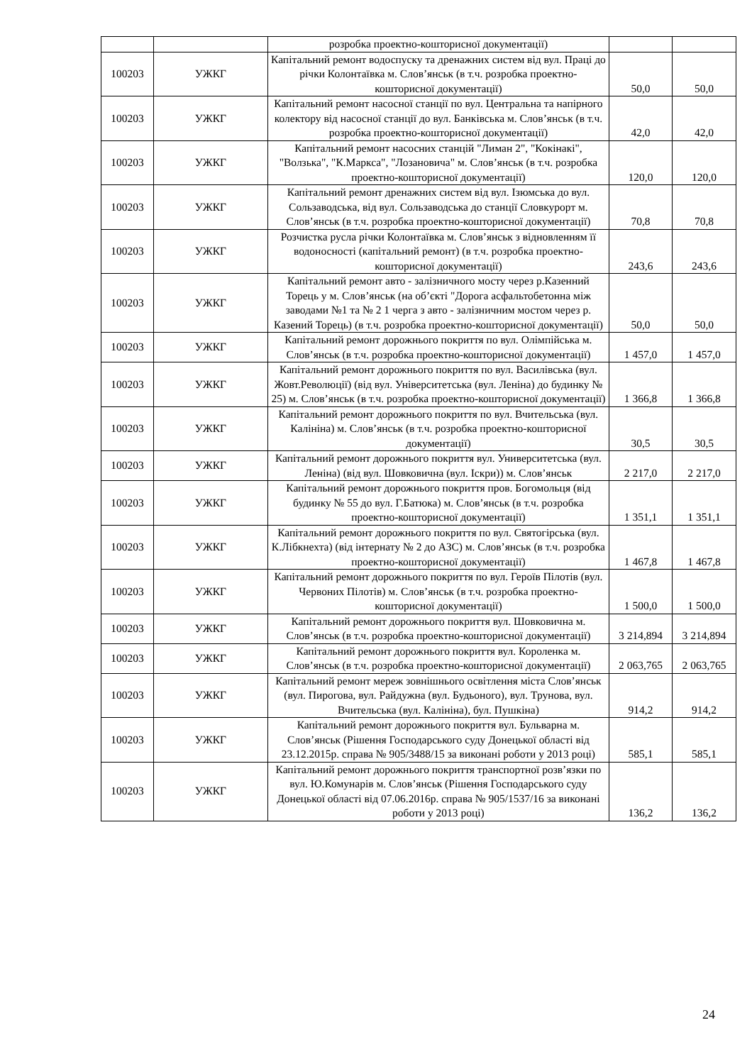| | | розробка проектно-кошторисної документації) | | |
| 100203 | УЖКГ | Капітальний ремонт водоспуску та дренажних систем від вул. Праці до річки Колонтаївка м. Слов’янськ (в т.ч. розробка проектно-кошторисної документації) | 50,0 | 50,0 |
| 100203 | УЖКГ | Капітальний ремонт насосної станції по вул. Центральна та напірного колектору від насосної станції до вул. Банківська м. Слов’янськ (в т.ч. розробка проектно-кошторисної документації) | 42,0 | 42,0 |
| 100203 | УЖКГ | Капітальний ремонт насосних станцій "Лиман 2", "Кокінакі", "Волзька", "К.Маркса", "Лозановича" м. Слов’янськ (в т.ч. розробка проектно-кошторисної документації) | 120,0 | 120,0 |
| 100203 | УЖКГ | Капітальний ремонт дренажних систем від вул. Ізюмська до вул. Сользаводська, від вул. Сользаводська до станції Словкурорт м. Слов’янськ (в т.ч. розробка проектно-кошторисної документації) | 70,8 | 70,8 |
| 100203 | УЖКГ | Розчистка русла річки Колонтаївка м. Слов’янськ з відновленням її водоносності (капітальний ремонт) (в т.ч. розробка проектно-кошторисної документації) | 243,6 | 243,6 |
| 100203 | УЖКГ | Капітальний ремонт авто - залізничного мосту через р.Казенний Торець у м. Слов’янськ (на об’єкті "Дорога асфальтобетонна між заводами №1 та № 2 1 черга з авто - залізничним мостом через р. Казений Торець) (в т.ч. розробка проектно-кошторисної документації) | 50,0 | 50,0 |
| 100203 | УЖКГ | Капітальний ремонт дорожнього покриття по вул. Олімпійська м. Слов’янськ (в т.ч. розробка проектно-кошторисної документації) | 1 457,0 | 1 457,0 |
| 100203 | УЖКГ | Капітальний ремонт дорожнього покриття по вул. Василівська (вул. Жовт.Революції) (від вул. Університетська (вул. Леніна) до будинку № 25) м. Слов’янськ (в т.ч. розробка проектно-кошторисної документації) | 1 366,8 | 1 366,8 |
| 100203 | УЖКГ | Капітальний ремонт дорожнього покриття по вул. Вчительська (вул. Калініна) м. Слов’янськ (в т.ч. розробка проектно-кошторисної документації) | 30,5 | 30,5 |
| 100203 | УЖКГ | Капітальний ремонт дорожнього покриття вул. Университетська (вул. Леніна) (від вул. Шовковична (вул. Іскри)) м. Слов’янськ | 2 217,0 | 2 217,0 |
| 100203 | УЖКГ | Капітальний ремонт дорожнього покриття пров. Богомольця (від будинку № 55 до вул. Г.Батюка) м. Слов’янськ (в т.ч. розробка проектно-кошторисної документації) | 1 351,1 | 1 351,1 |
| 100203 | УЖКГ | Капітальний ремонт дорожнього покриття по вул. Святогірська (вул. К.Лібкнехта) (від інтернату № 2 до АЗС) м. Слов’янськ (в т.ч. розробка проектно-кошторисної документації) | 1 467,8 | 1 467,8 |
| 100203 | УЖКГ | Капітальний ремонт дорожнього покриття по вул. Героїв Пілотів (вул. Червоних Пілотів) м. Слов’янськ (в т.ч. розробка проектно-кошторисної документації) | 1 500,0 | 1 500,0 |
| 100203 | УЖКГ | Капітальний ремонт дорожнього покриття вул. Шовковична м. Слов’янськ (в т.ч. розробка проектно-кошторисної документації) | 3 214,894 | 3 214,894 |
| 100203 | УЖКГ | Капітальний ремонт дорожнього покриття вул. Короленка м. Слов’янськ (в т.ч. розробка проектно-кошторисної документації) | 2 063,765 | 2 063,765 |
| 100203 | УЖКГ | Капітальний ремонт мереж зовнішнього освітлення міста Слов’янськ (вул. Пирогова, вул. Райдужна (вул. Будьоного), вул. Трунова, вул. Вчительська (вул. Калініна), бул. Пушкіна) | 914,2 | 914,2 |
| 100203 | УЖКГ | Капітальний ремонт дорожнього покриття вул. Бульварна м. Слов’янськ (Рішення Господарського суду Донецької області від 23.12.2015р. справа № 905/3488/15 за виконані роботи у 2013 році) | 585,1 | 585,1 |
| 100203 | УЖКГ | Капітальний ремонт дорожнього покриття транспортної розв’язки по вул. Ю.Комунарів м. Слов’янськ (Рішення Господарського суду Донецької області від 07.06.2016р. справа № 905/1537/16 за виконані роботи у 2013 році) | 136,2 | 136,2 |
24